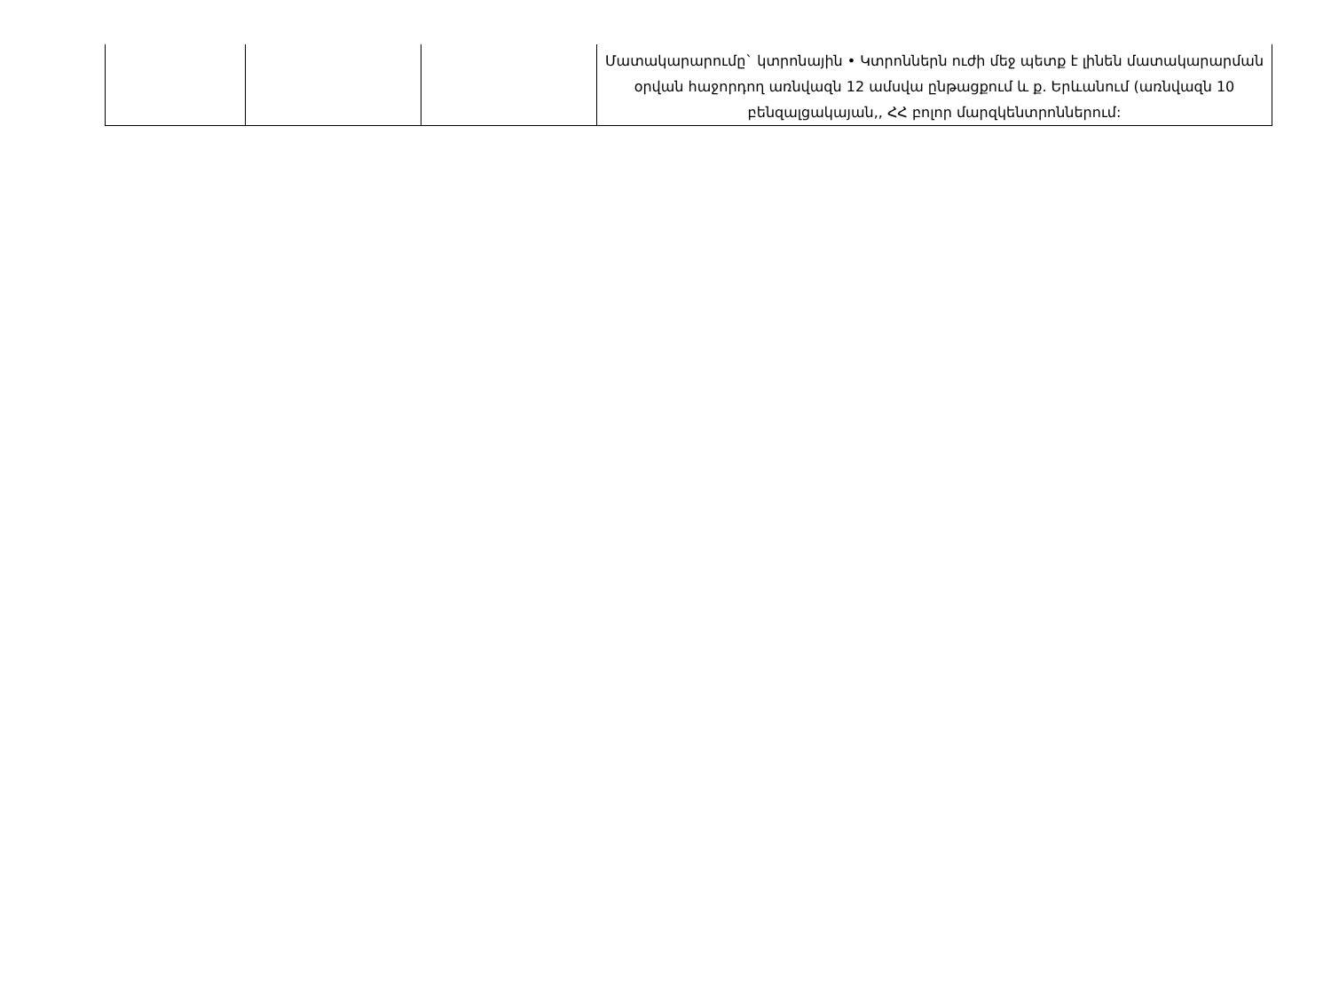| | | | Մատակարարումը` կտրոնային • Կտրոններն ուժի մեջ պետք է լինեն մատակարարման օրվան հաջորդող առնվազն 12 ամսվա ընթացքում և ք. Երևանում (առնվազն 10 բենզալցակայան,, ՀՀ բոլոր մարզկենտրոններում: |